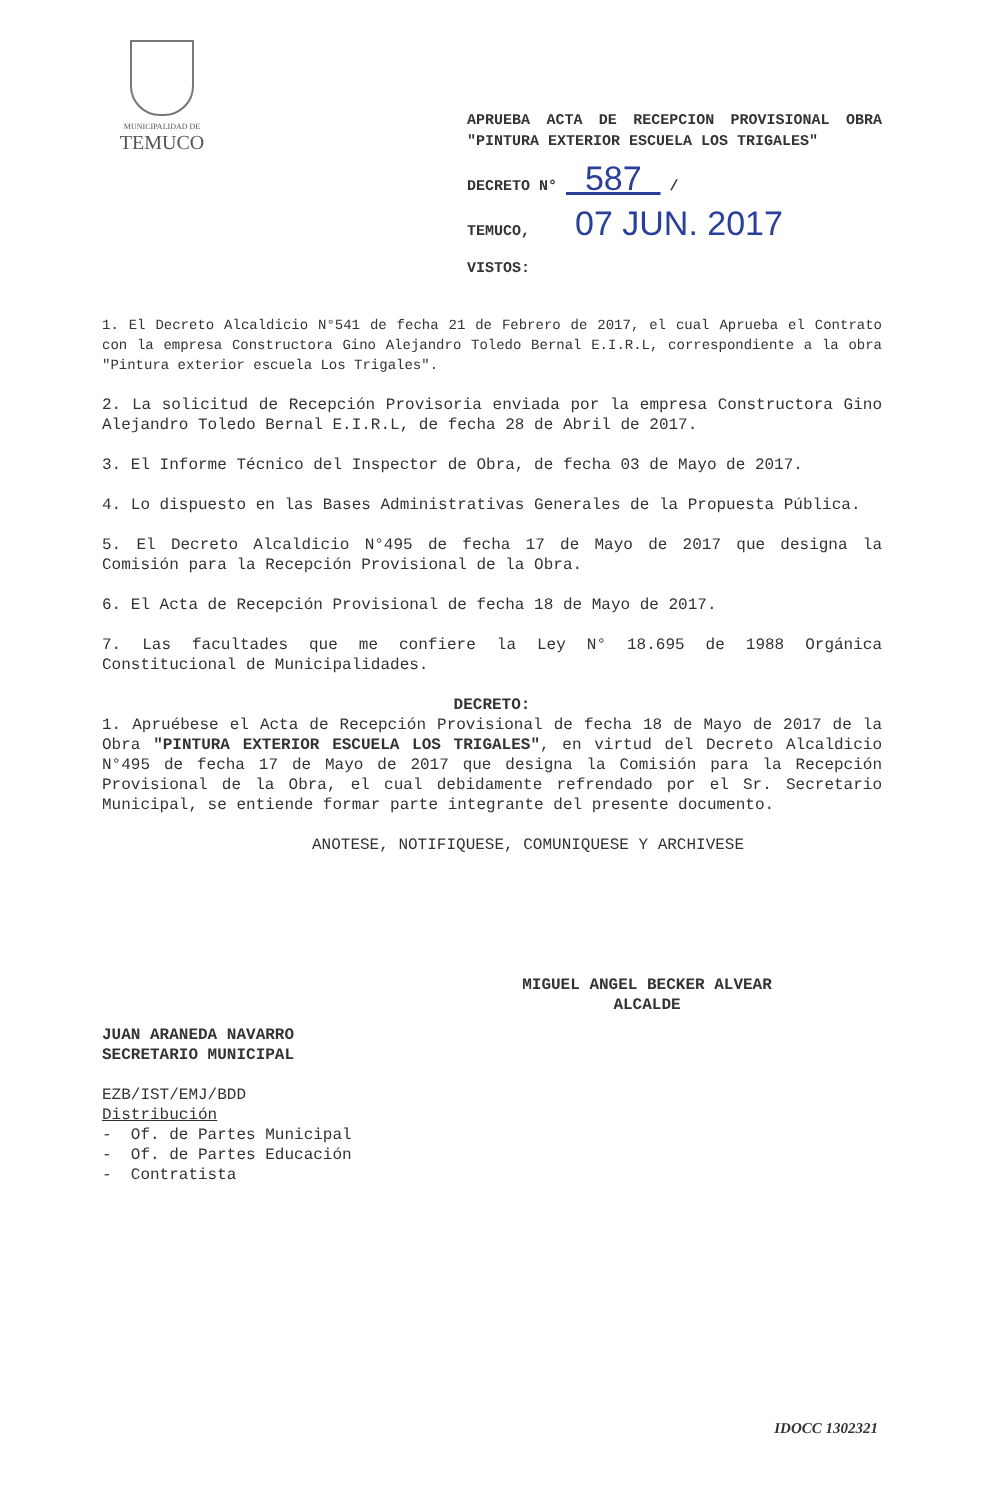MUNICIPALIDAD DE
TEMUCO
APRUEBA ACTA DE RECEPCION PROVISIONAL OBRA "PINTURA EXTERIOR ESCUELA LOS TRIGALES"
DECRETO N° 587 /
TEMUCO, 07 JUN. 2017
VISTOS:
1. El Decreto Alcaldicio N°541 de fecha 21 de Febrero de 2017, el cual Aprueba el Contrato con la empresa Constructora Gino Alejandro Toledo Bernal E.I.R.L, correspondiente a la obra "Pintura exterior escuela Los Trigales".
2. La solicitud de Recepción Provisoria enviada por la empresa Constructora Gino Alejandro Toledo Bernal E.I.R.L, de fecha 28 de Abril de 2017.
3. El Informe Técnico del Inspector de Obra, de fecha 03 de Mayo de 2017.
4. Lo dispuesto en las Bases Administrativas Generales de la Propuesta Pública.
5. El Decreto Alcaldicio N°495 de fecha 17 de Mayo de 2017 que designa la Comisión para la Recepción Provisional de la Obra.
6. El Acta de Recepción Provisional de fecha 18 de Mayo de 2017.
7. Las facultades que me confiere la Ley N° 18.695 de 1988 Orgánica Constitucional de Municipalidades.
DECRETO:
1. Apruébese el Acta de Recepción Provisional de fecha 18 de Mayo de 2017 de la Obra "PINTURA EXTERIOR ESCUELA LOS TRIGALES", en virtud del Decreto Alcaldicio N°495 de fecha 17 de Mayo de 2017 que designa la Comisión para la Recepción Provisional de la Obra, el cual debidamente refrendado por el Sr. Secretario Municipal, se entiende formar parte integrante del presente documento.
ANOTESE, NOTIFIQUESE, COMUNIQUESE Y ARCHIVESE
MIGUEL ANGEL BECKER ALVEAR
ALCALDE
JUAN ARANEDA NAVARRO
SECRETARIO MUNICIPAL
EZB/IST/EMJ/BDD
Distribución
- Of. de Partes Municipal
- Of. de Partes Educación
- Contratista
IDOCC 1302321